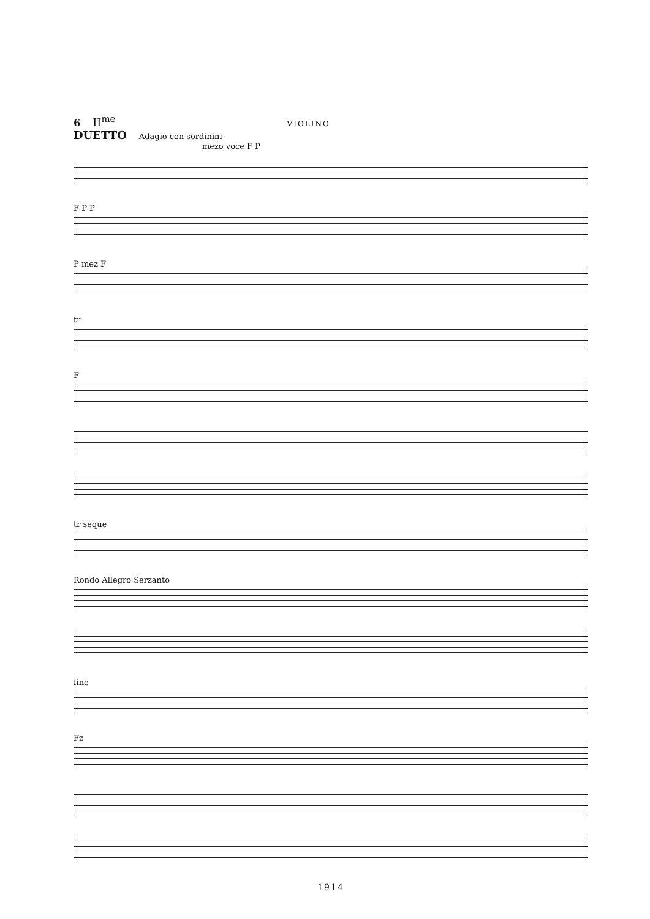6 II<sup>me</sup> VIOLINO
DUETTO Adagio con sordinini
mezo voce F P
F P P
P mez F
tr
F
tr seque
Rondo Allegro Serzanto
fine
Fz
1914